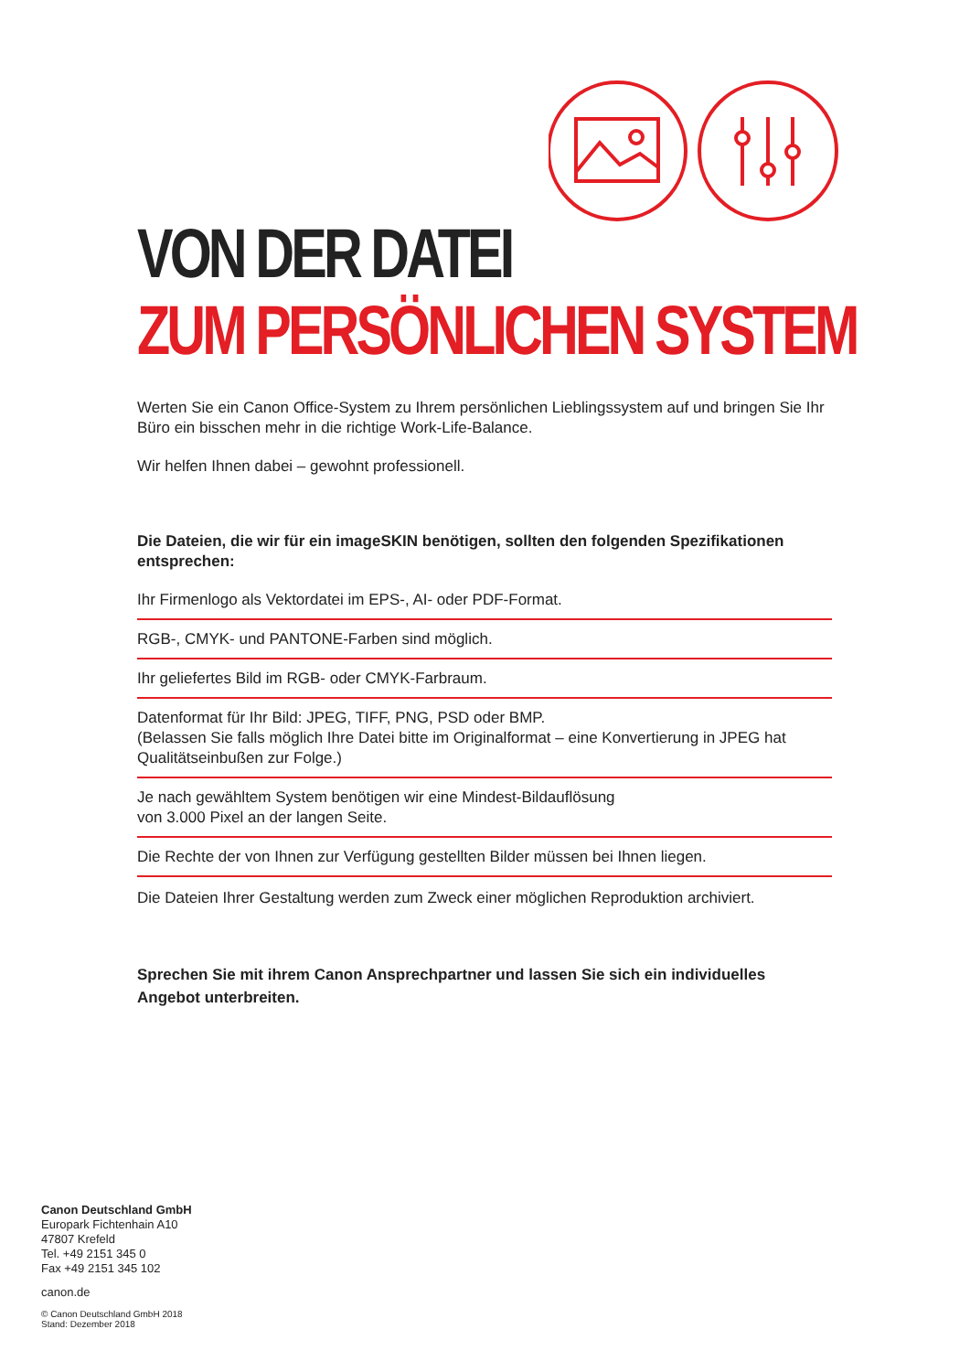VON DER DATEI
ZUM PERSÖNLICHEN SYSTEM
Werten Sie ein Canon Office-System zu Ihrem persönlichen Lieblingssystem auf und bringen Sie Ihr Büro ein bisschen mehr in die richtige Work-Life-Balance.
Wir helfen Ihnen dabei – gewohnt professionell.
Die Dateien, die wir für ein imageSKIN benötigen, sollten den folgenden Spezifikationen entsprechen:
Ihr Firmenlogo als Vektordatei im EPS-, AI- oder PDF-Format.
RGB-, CMYK- und PANTONE-Farben sind möglich.
Ihr geliefertes Bild im RGB- oder CMYK-Farbraum.
Datenformat für Ihr Bild: JPEG, TIFF, PNG, PSD oder BMP.
(Belassen Sie falls möglich Ihre Datei bitte im Originalformat – eine Konvertierung in JPEG hat Qualitätseinbußen zur Folge.)
Je nach gewähltem System benötigen wir eine Mindest-Bildauflösung
von 3.000 Pixel an der langen Seite.
Die Rechte der von Ihnen zur Verfügung gestellten Bilder müssen bei Ihnen liegen.
Die Dateien Ihrer Gestaltung werden zum Zweck einer möglichen Reproduktion archiviert.
Sprechen Sie mit ihrem Canon Ansprechpartner und lassen Sie sich ein individuelles Angebot unterbreiten.
Canon Deutschland GmbH
Europark Fichtenhain A10
47807 Krefeld
Tel. +49 2151 345 0
Fax +49 2151 345 102
canon.de
© Canon Deutschland GmbH 2018
Stand: Dezember 2018